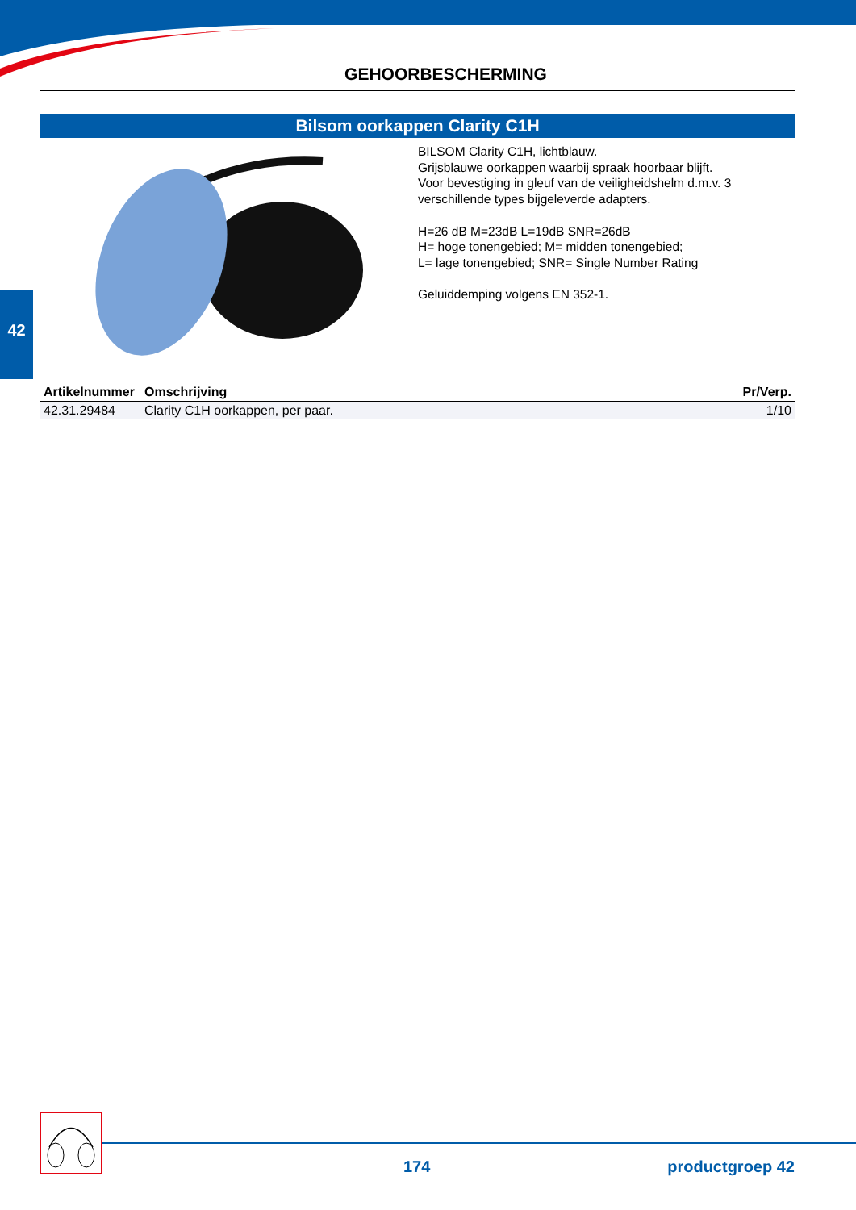42
GEHOORBESCHERMING
Bilsom oorkappen Clarity C1H
BILSOM Clarity C1H, lichtblauw.
Grijsblauwe oorkappen waarbij spraak hoorbaar blijft.
Voor bevestiging in gleuf van de veiligheidshelm d.m.v. 3
verschillende types bijgeleverde adapters.
H=26 dB M=23dB L=19dB SNR=26dB
H= hoge tonengebied; M= midden tonengebied;
L= lage tonengebied; SNR= Single Number Rating
Geluiddemping volgens EN 352-1.
| Artikelnummer | Omschrijving | Pr/Verp. |
| --- | --- | --- |
| 42.31.29484 | Clarity C1H oorkappen, per paar. | 1/10 |
174 productgroep 42